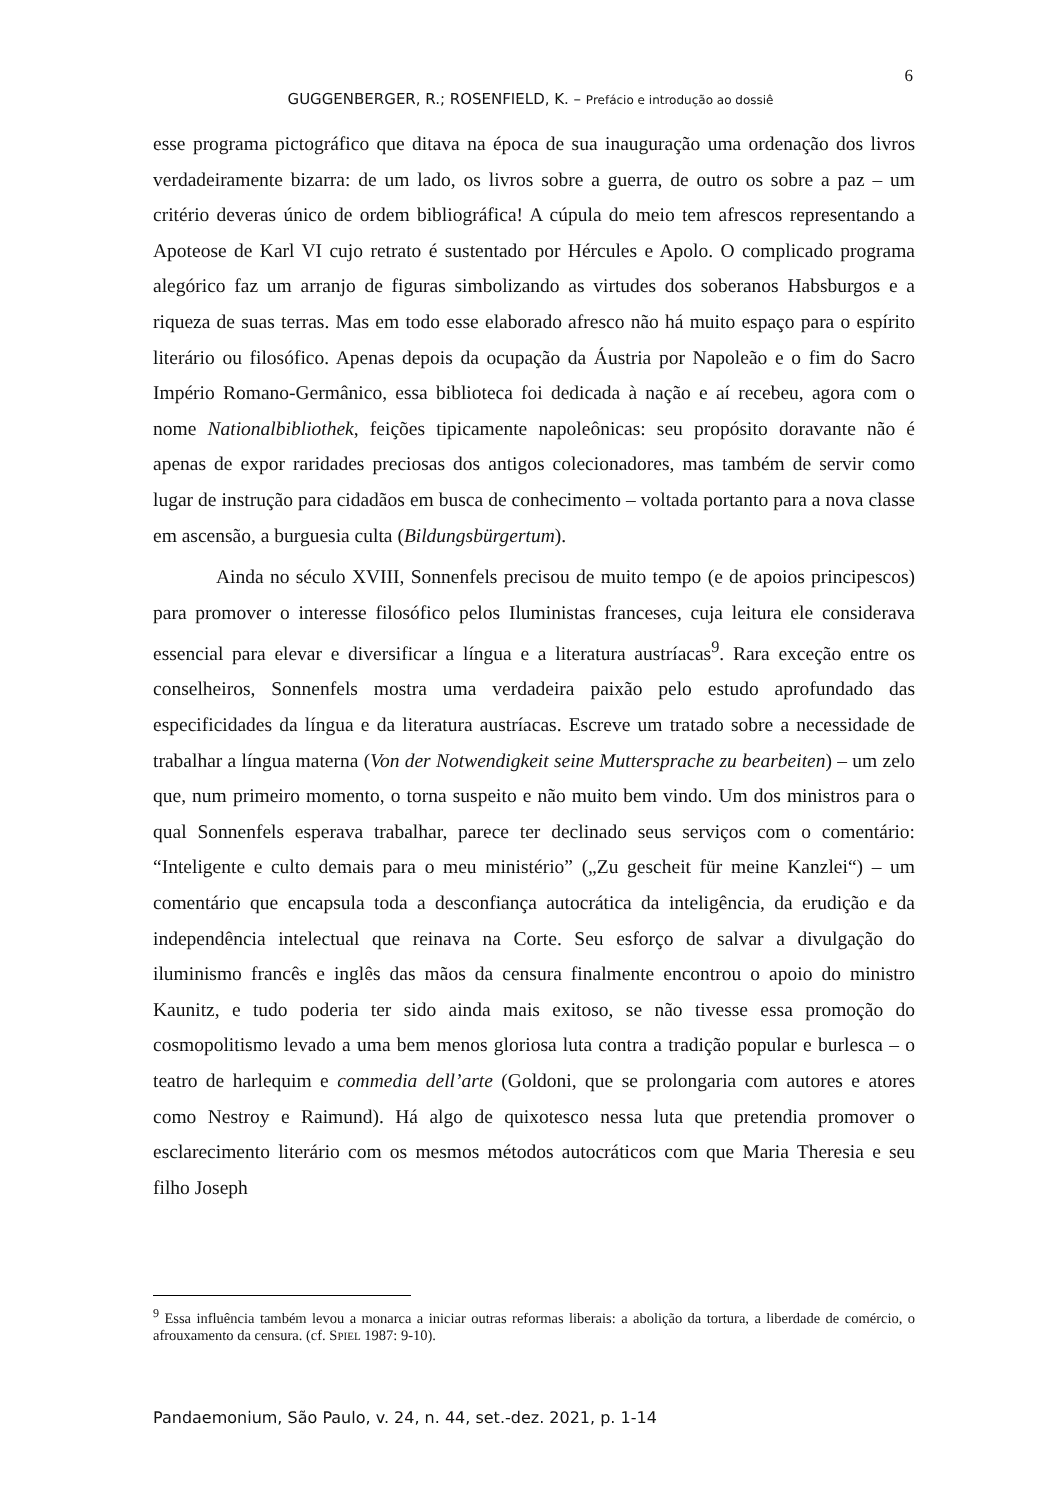6
GUGGENBERGER, R.; ROSENFIELD, K. – Prefácio e introdução ao dossiê
esse programa pictográfico que ditava na época de sua inauguração uma ordenação dos livros verdadeiramente bizarra: de um lado, os livros sobre a guerra, de outro os sobre a paz – um critério deveras único de ordem bibliográfica! A cúpula do meio tem afrescos representando a Apoteose de Karl VI cujo retrato é sustentado por Hércules e Apolo. O complicado programa alegórico faz um arranjo de figuras simbolizando as virtudes dos soberanos Habsburgos e a riqueza de suas terras. Mas em todo esse elaborado afresco não há muito espaço para o espírito literário ou filosófico. Apenas depois da ocupação da Áustria por Napoleão e o fim do Sacro Império Romano-Germânico, essa biblioteca foi dedicada à nação e aí recebeu, agora com o nome Nationalbibliothek, feições tipicamente napoleônicas: seu propósito doravante não é apenas de expor raridades preciosas dos antigos colecionadores, mas também de servir como lugar de instrução para cidadãos em busca de conhecimento – voltada portanto para a nova classe em ascensão, a burguesia culta (Bildungsbürgertum).
Ainda no século XVIII, Sonnenfels precisou de muito tempo (e de apoios principescos) para promover o interesse filosófico pelos Iluministas franceses, cuja leitura ele considerava essencial para elevar e diversificar a língua e a literatura austríacas<sup>9</sup>. Rara exceção entre os conselheiros, Sonnenfels mostra uma verdadeira paixão pelo estudo aprofundado das especificidades da língua e da literatura austríacas. Escreve um tratado sobre a necessidade de trabalhar a língua materna (Von der Notwendigkeit seine Muttersprache zu bearbeiten) – um zelo que, num primeiro momento, o torna suspeito e não muito bem vindo. Um dos ministros para o qual Sonnenfels esperava trabalhar, parece ter declinado seus serviços com o comentário: “Inteligente e culto demais para o meu ministério” („Zu gescheit für meine Kanzlei“) – um comentário que encapsula toda a desconfiança autocrática da inteligência, da erudição e da independência intelectual que reinava na Corte. Seu esforço de salvar a divulgação do iluminismo francês e inglês das mãos da censura finalmente encontrou o apoio do ministro Kaunitz, e tudo poderia ter sido ainda mais exitoso, se não tivesse essa promoção do cosmopolitismo levado a uma bem menos gloriosa luta contra a tradição popular e burlesca – o teatro de harlequim e commedia dell’arte (Goldoni, que se prolongaria com autores e atores como Nestroy e Raimund). Há algo de quixotesco nessa luta que pretendia promover o esclarecimento literário com os mesmos métodos autocráticos com que Maria Theresia e seu filho Joseph
<sup>9</sup> Essa influência também levou a monarca a iniciar outras reformas liberais: a abolição da tortura, a liberdade de comércio, o afrouxamento da censura. (cf. SPIEL 1987: 9-10).
Pandaemonium, São Paulo, v. 24, n. 44, set.-dez. 2021, p. 1-14